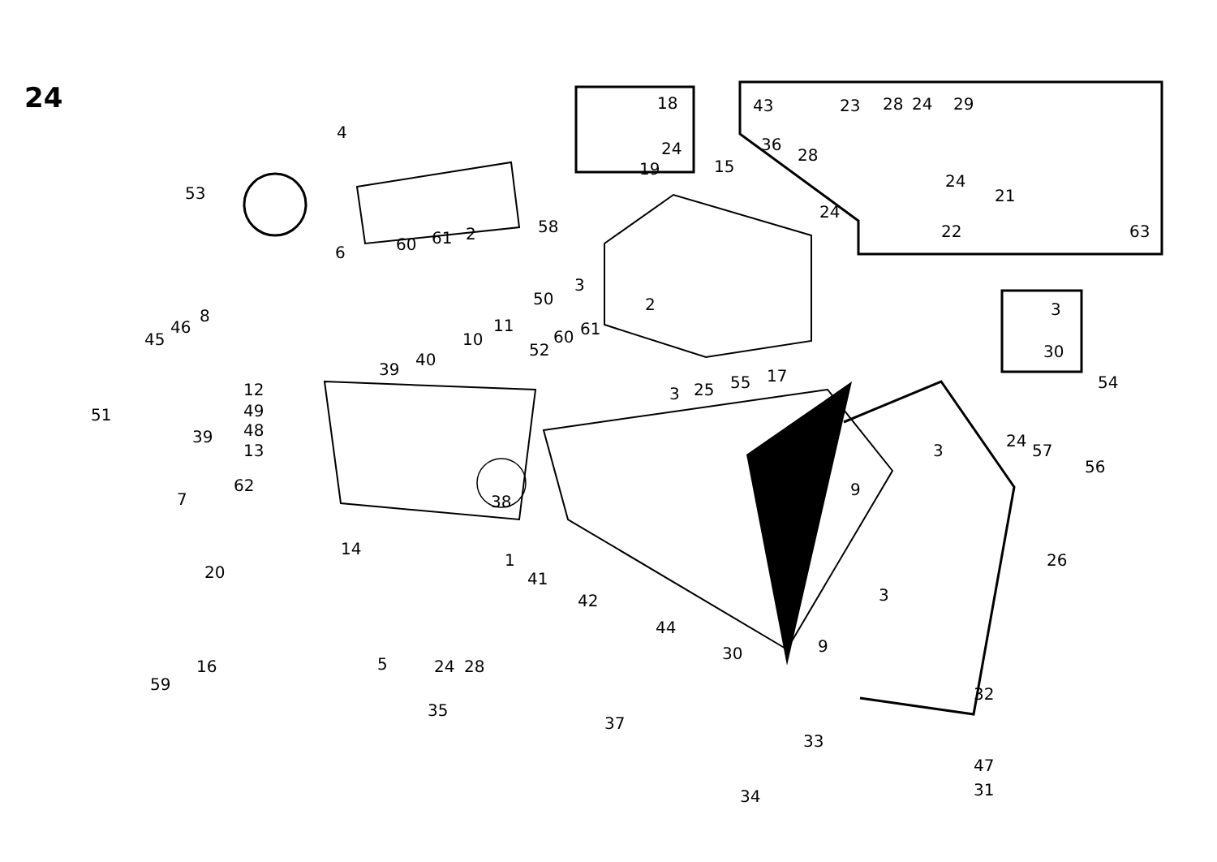24
4
53
6
60
61
2
58
3
50
8
46
45
11
10
19
18
24
15
43
23
28
24
29
36
28
24
24
22
21
63
2
3
30
52
60
61
40
39
12
49
48
13
51
39
3
25
55
17
54
24
57
3
56
9
7
62
38
14
1
26
41
20
42
44
3
30
9
32
24
28
16
5
59
35
37
33
47
31
34